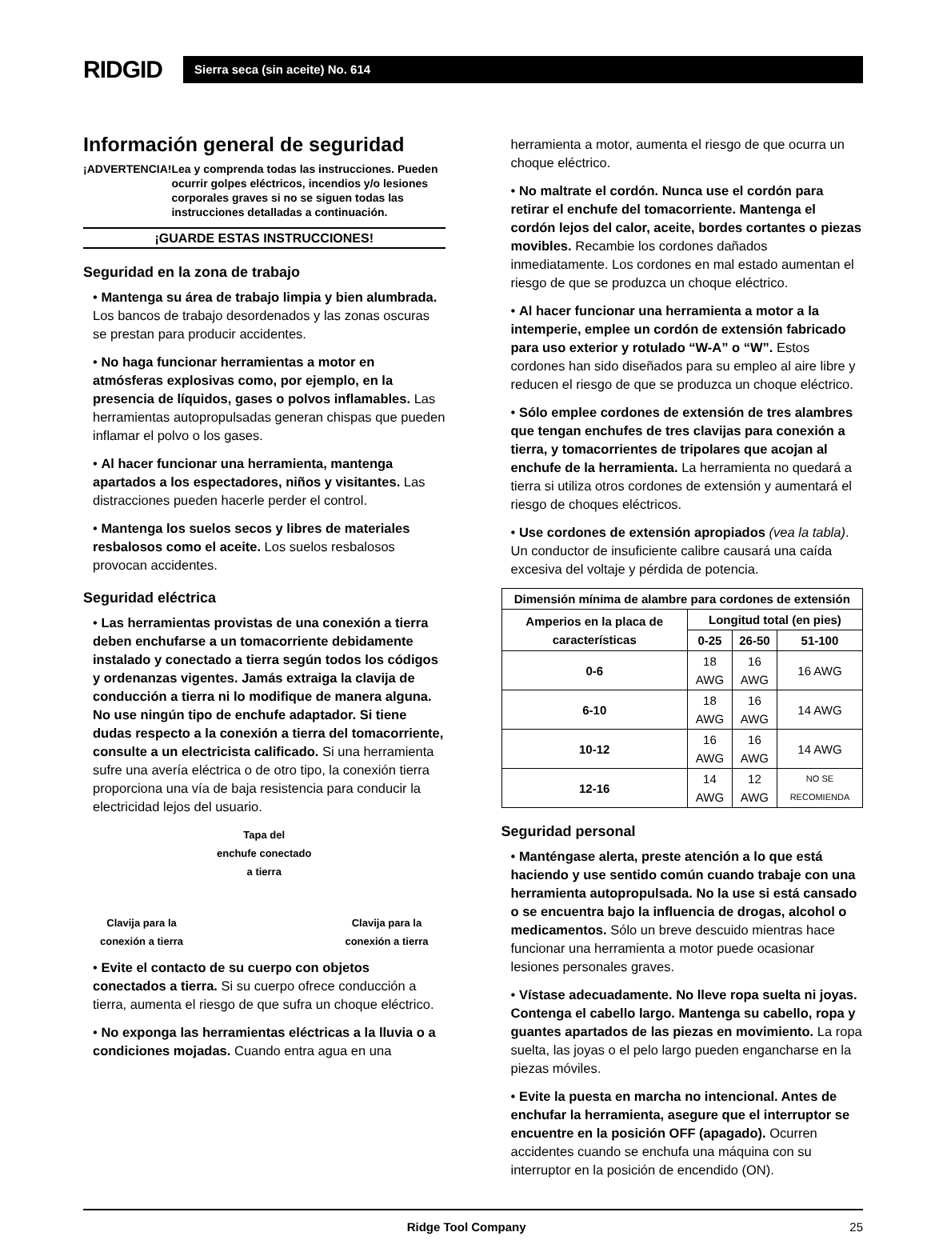RIDGID
Sierra seca (sin aceite) No. 614
Información general de seguridad
¡ADVERTENCIA! Lea y comprenda todas las instrucciones. Pueden ocurrir golpes eléctricos, incendios y/o lesiones corporales graves si no se siguen todas las instrucciones detalladas a continuación.
¡GUARDE ESTAS INSTRUCCIONES!
Seguridad en la zona de trabajo
• Mantenga su área de trabajo limpia y bien alumbrada. Los bancos de trabajo desordenados y las zonas oscuras se prestan para producir accidentes.
• No haga funcionar herramientas a motor en atmósferas explosivas como, por ejemplo, en la presencia de líquidos, gases o polvos inflamables. Las herramientas autopropulsadas generan chispas que pueden inflamar el polvo o los gases.
• Al hacer funcionar una herramienta, mantenga apartados a los espectadores, niños y visitantes. Las distracciones pueden hacerle perder el control.
• Mantenga los suelos secos y libres de materiales resbalosos como el aceite. Los suelos resbalosos provocan accidentes.
Seguridad eléctrica
• Las herramientas provistas de una conexión a tierra deben enchufarse a un tomacorriente debidamente instalado y conectado a tierra según todos los códigos y ordenanzas vigentes. Jamás extraiga la clavija de conducción a tierra ni lo modifique de manera alguna. No use ningún tipo de enchufe adaptador. Si tiene dudas respecto a la conexión a tierra del tomacorriente, consulte a un electricista calificado. Si una herramienta sufre una avería eléctrica o de otro tipo, la conexión tierra proporciona una vía de baja resistencia para conducir la electricidad lejos del usuario.
Clavija para la
conexión a tierra
Tapa del
enchufe conectado
a tierra
Clavija para la
conexión a tierra
• Evite el contacto de su cuerpo con objetos conectados a tierra. Si su cuerpo ofrece conducción a tierra, aumenta el riesgo de que sufra un choque eléctrico.
• No exponga las herramientas eléctricas a la lluvia o a condiciones mojadas. Cuando entra agua en una
herramienta a motor, aumenta el riesgo de que ocurra un choque eléctrico.
• No maltrate el cordón. Nunca use el cordón para retirar el enchufe del tomacorriente. Mantenga el cordón lejos del calor, aceite, bordes cortantes o piezas movibles. Recambie los cordones dañados inmediatamente. Los cordones en mal estado aumentan el riesgo de que se produzca un choque eléctrico.
• Al hacer funcionar una herramienta a motor a la intemperie, emplee un cordón de extensión fabricado para uso exterior y rotulado “W-A” o “W”. Estos cordones han sido diseñados para su empleo al aire libre y reducen el riesgo de que se produzca un choque eléctrico.
• Sólo emplee cordones de extensión de tres alambres que tengan enchufes de tres clavijas para conexión a tierra, y tomacorrientes de tripolares que acojan al enchufe de la herramienta. La herramienta no quedará a tierra si utiliza otros cordones de extensión y aumentará el riesgo de choques eléctricos.
• Use cordones de extensión apropiados (vea la tabla). Un conductor de insuficiente calibre causará una caída excesiva del voltaje y pérdida de potencia.
| Dimensión mínima de alambre para cordones de extensión | | | |
| --- | --- | --- | --- |
| Amperios en la placa de características | Longitud total (en pies) | | |
| | 0-25 | 26-50 | 51-100 |
| 0-6 | 18 AWG | 16 AWG | 16 AWG |
| 6-10 | 18 AWG | 16 AWG | 14 AWG |
| 10-12 | 16 AWG | 16 AWG | 14 AWG |
| 12-16 | 14 AWG | 12 AWG | NO SE RECOMIENDA |
Seguridad personal
• Manténgase alerta, preste atención a lo que está haciendo y use sentido común cuando trabaje con una herramienta autopropulsada. No la use si está cansado o se encuentra bajo la influencia de drogas, alcohol o medicamentos. Sólo un breve descuido mientras hace funcionar una herramienta a motor puede ocasionar lesiones personales graves.
• Vístase adecuadamente. No lleve ropa suelta ni joyas. Contenga el cabello largo. Mantenga su cabello, ropa y guantes apartados de las piezas en movimiento. La ropa suelta, las joyas o el pelo largo pueden engancharse en la piezas móviles.
• Evite la puesta en marcha no intencional. Antes de enchufar la herramienta, asegure que el interruptor se encuentre en la posición OFF (apagado). Ocurren accidentes cuando se enchufa una máquina con su interruptor en la posición de encendido (ON).
Ridge Tool Company 25